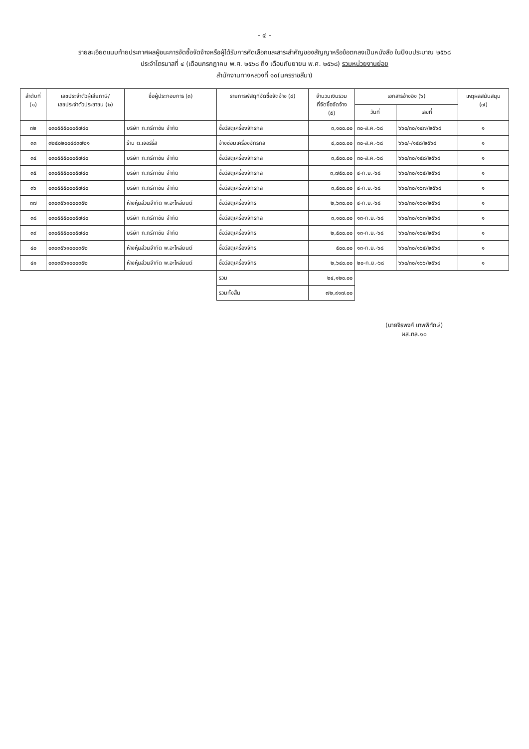- ๔ -
รายละเอียดแนบท้ายประกาศผลผู้ชนะการจัดซื้อจัดจ้างหรือผู้ได้รับการคัดเลือกและสาระสำคัญของสัญญาหรือข้อตกลงเป็นหนังสือ ในปีงบประมาณ ๒๕๖๘
ประจำไตรมาสที่ ๔ (เดือนกรกฎาคม พ.ศ. ๒๕๖๘ ถึง เดือนกันยายน พ.ศ. ๒๕๖๘) รวมหน่วยงานย่อย
สำนักงานทางหลวงที่ ๑๐(นครราชสีมา)
| ลำดับที่ (๑) | เลขประจำตัวผู้เสียภาษี/ เลขประจำตัวประชาชน (๒) | ชื่อผู้ประกอบการ (๓) | รายการพัสดุที่จัดซื้อจัดจ้าง (๔) | จำนวนเงินรวม ที่จัดซื้อจัดจ้าง (๕) | เอกสารอ้างอิง (๖) | | เหตุผลสนับสนุน (๗) |
| --- | --- | --- | --- | --- | --- | --- | --- |
| | | | | | วันที่ | เลขที่ | |
| ๓๒ | ๐๓๐๕๕๕๐๐๐๕๗๔๐ | บริษัท ก.กรีฑาชัย จำกัด | ซื้อวัสดุเครื่องจักรกล | ๓,๑๐๐.๐๐ | ๓๐-ส.ค.-๖๘ | ๖๖๐/๓๐/๑๔๗/๒๕๖๘ | ๑ |
| ๓๓ | ๓๒๕๐๒๐๐๔๙๓๗๒๑ | ร้าน ต.เจอร์รี่ส | จ้างซ่อมเครื่องจักรกล | ๔,๐๐๐.๐๐ | ๓๐-ส.ค.-๖๘ | ๖๖๐/-/๑๕๘/๒๕๖๘ | ๑ |
| ๓๔ | ๐๓๐๕๕๕๐๐๐๕๗๔๐ | บริษัท ก.กรีฑาชัย จำกัด | ซื้อวัสดุเครื่องจักรกล | ๓,๕๐๐.๐๐ | ๓๐-ส.ค.-๖๘ | ๖๖๐/๓๐/๑๕๘/๒๕๖๘ | ๑ |
| ๓๕ | ๐๓๐๕๕๕๐๐๐๕๗๔๐ | บริษัท ก.กรีฑาชัย จำกัด | ซื้อวัสดุเครื่องจักรกล | ๓,๗๕๐.๐๐ | ๔-ก.ย.-๖๘ | ๖๖๐/๓๐/๑๖๕/๒๕๖๘ | ๑ |
| ๓๖ | ๐๓๐๕๕๕๐๐๐๕๗๔๐ | บริษัท ก.กรีฑาชัย จำกัด | ซื้อวัสดุเครื่องจักรกล | ๓,๕๐๐.๐๐ | ๔-ก.ย.-๖๘ | ๖๖๐/๓๐/๑๖๗/๒๕๖๘ | ๑ |
| ๓๗ | ๐๓๐๓๕๖๑๐๐๐๓๕๒ | ห้างหุ้นส่วนจำกัด พ.อะไหล่ยนต์ | ซื้อวัสดุเครื่องจักร | ๒,๖๓๐.๐๐ | ๔-ก.ย.-๖๘ | ๖๖๐/๓๐/๑๖๐/๒๕๖๘ | ๑ |
| ๓๘ | ๐๓๐๕๕๕๐๐๐๕๗๔๐ | บริษัท ก.กรีฑาชัย จำกัด | ซื้อวัสดุเครื่องจักรกล | ๓,๑๐๐.๐๐ | ๑๓-ก.ย.-๖๘ | ๖๖๐/๓๐/๑๖๓/๒๕๖๘ | ๑ |
| ๓๙ | ๐๓๐๕๕๕๐๐๐๕๗๔๐ | บริษัท ก.กรีฑาชัย จำกัด | ซื้อวัสดุเครื่องจักร | ๒,๕๐๐.๐๐ | ๑๓-ก.ย.-๖๘ | ๖๖๐/๓๐/๑๖๔/๒๕๖๘ | ๑ |
| ๔๐ | ๐๓๐๓๕๖๑๐๐๐๓๕๒ | ห้างหุ้นส่วนจำกัด พ.อะไหล่ยนต์ | ซื้อวัสดุเครื่องจักร | ๕๐๐.๐๐ | ๑๓-ก.ย.-๖๘ | ๖๖๐/๓๐/๑๖๕/๒๕๖๘ | ๑ |
| ๔๑ | ๐๓๐๓๕๖๑๐๐๐๓๕๒ | ห้างหุ้นส่วนจำกัด พ.อะไหล่ยนต์ | ซื้อวัสดุเครื่องจักร | ๒,๖๔๐.๐๐ | ๒๐-ก.ย.-๖๘ | ๖๖๐/๓๐/๑๖๖/๒๕๖๘ | ๑ |
| | | | รวม | ๒๔,๑๒๐.๐๐ | | | |
| | | | รวมทั้งสิ้น | ๗๒,๙๑๗.๐๐ | | | |
(นายจิรพงศ์ เทพพิทักษ์)
ผส.ทล.๑๐